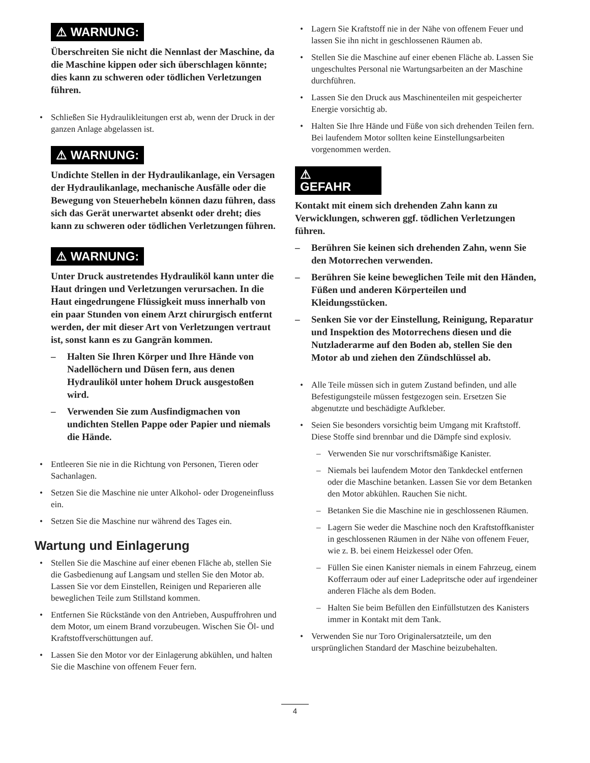⚠ WARNUNG:
Überschreiten Sie nicht die Nennlast der Maschine, da die Maschine kippen oder sich überschlagen könnte; dies kann zu schweren oder tödlichen Verletzungen führen.
• Schließen Sie Hydraulikleitungen erst ab, wenn der Druck in der ganzen Anlage abgelassen ist.
⚠ WARNUNG:
Undichte Stellen in der Hydraulikanlage, ein Versagen der Hydraulikanlage, mechanische Ausfälle oder die Bewegung von Steuerhebeln können dazu führen, dass sich das Gerät unerwartet absenkt oder dreht; dies kann zu schweren oder tödlichen Verletzungen führen.
⚠ WARNUNG:
Unter Druck austretendes Hydrauliköl kann unter die Haut dringen und Verletzungen verursachen. In die Haut eingedrungene Flüssigkeit muss innerhalb von ein paar Stunden von einem Arzt chirurgisch entfernt werden, der mit dieser Art von Verletzungen vertraut ist, sonst kann es zu Gangrän kommen.
– Halten Sie Ihren Körper und Ihre Hände von Nadellöchern und Düsen fern, aus denen Hydrauliköl unter hohem Druck ausgestoßen wird.
– Verwenden Sie zum Ausfindigmachen von undichten Stellen Pappe oder Papier und niemals die Hände.
• Entleeren Sie nie in die Richtung von Personen, Tieren oder Sachanlagen.
• Setzen Sie die Maschine nie unter Alkohol- oder Drogeneinfluss ein.
• Setzen Sie die Maschine nur während des Tages ein.
Wartung und Einlagerung
• Stellen Sie die Maschine auf einer ebenen Fläche ab, stellen Sie die Gasbedienung auf Langsam und stellen Sie den Motor ab. Lassen Sie vor dem Einstellen, Reinigen und Reparieren alle beweglichen Teile zum Stillstand kommen.
• Entfernen Sie Rückstände von den Antrieben, Auspuffrohren und dem Motor, um einem Brand vorzubeugen. Wischen Sie Öl- und Kraftstoffverschüttungen auf.
• Lassen Sie den Motor vor der Einlagerung abkühlen, und halten Sie die Maschine von offenem Feuer fern.
• Lagern Sie Kraftstoff nie in der Nähe von offenem Feuer und lassen Sie ihn nicht in geschlossenen Räumen ab.
• Stellen Sie die Maschine auf einer ebenen Fläche ab. Lassen Sie ungeschultes Personal nie Wartungsarbeiten an der Maschine durchführen.
• Lassen Sie den Druck aus Maschinenteilen mit gespeicherter Energie vorsichtig ab.
• Halten Sie Ihre Hände und Füße von sich drehenden Teilen fern. Bei laufendem Motor sollten keine Einstellungsarbeiten vorgenommen werden.
⚠
GEFAHR
Kontakt mit einem sich drehenden Zahn kann zu Verwicklungen, schweren ggf. tödlichen Verletzungen führen.
– Berühren Sie keinen sich drehenden Zahn, wenn Sie den Motorrechen verwenden.
– Berühren Sie keine beweglichen Teile mit den Händen, Füßen und anderen Körperteilen und Kleidungsstücken.
– Senken Sie vor der Einstellung, Reinigung, Reparatur und Inspektion des Motorrechens diesen und die Nutzladerarme auf den Boden ab, stellen Sie den Motor ab und ziehen den Zündschlüssel ab.
• Alle Teile müssen sich in gutem Zustand befinden, und alle Befestigungsteile müssen festgezogen sein. Ersetzen Sie abgenutzte und beschädigte Aufkleber.
• Seien Sie besonders vorsichtig beim Umgang mit Kraftstoff. Diese Stoffe sind brennbar und die Dämpfe sind explosiv.
– Verwenden Sie nur vorschriftsmäßige Kanister.
– Niemals bei laufendem Motor den Tankdeckel entfernen oder die Maschine betanken. Lassen Sie vor dem Betanken den Motor abkühlen. Rauchen Sie nicht.
– Betanken Sie die Maschine nie in geschlossenen Räumen.
– Lagern Sie weder die Maschine noch den Kraftstoffkanister in geschlossenen Räumen in der Nähe von offenem Feuer, wie z. B. bei einem Heizkessel oder Ofen.
– Füllen Sie einen Kanister niemals in einem Fahrzeug, einem Kofferraum oder auf einer Ladepritsche oder auf irgendeiner anderen Fläche als dem Boden.
– Halten Sie beim Befüllen den Einfüllstutzen des Kanisters immer in Kontakt mit dem Tank.
• Verwenden Sie nur Toro Originalersatzteile, um den ursprünglichen Standard der Maschine beizubehalten.
4